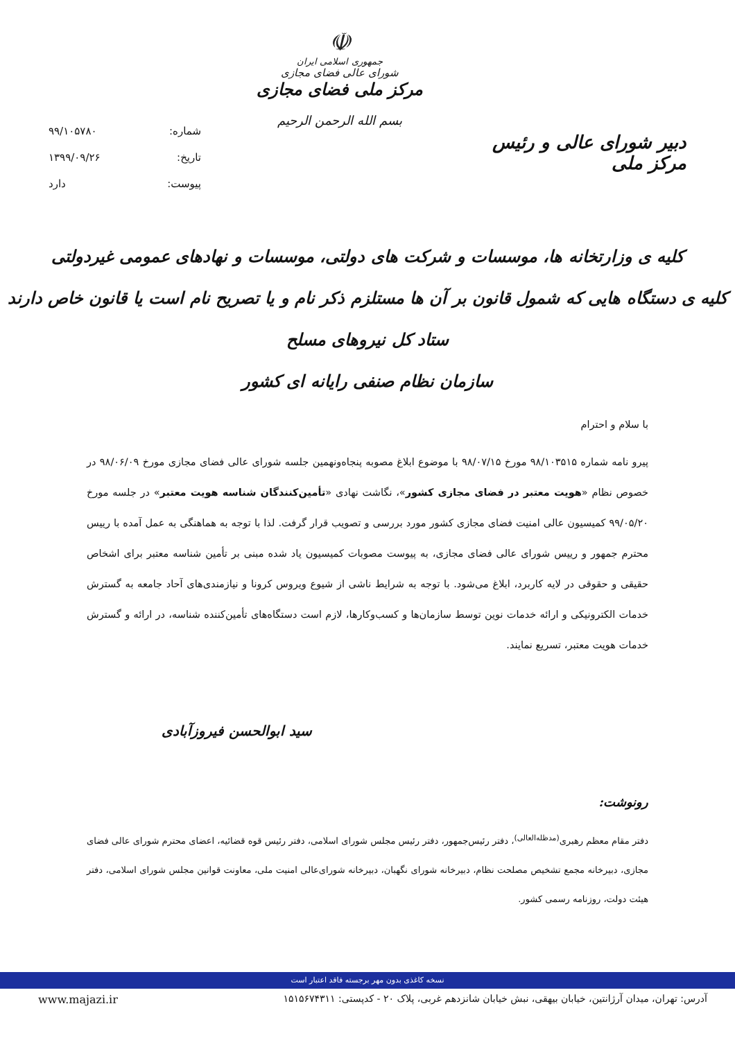دبیر شورای عالی و رئیس مرکز ملی
☫
جمهوری اسلامی ایران
شورای عالی فضای مجازی
مرکز ملی فضای مجازی
بسم الله الرحمن الرحیم
شماره: ۹۹/۱۰۵۷۸۰
تاریخ: ۱۳۹۹/۰۹/۲۶
پیوست: دارد
کلیه ی وزارتخانه ها، موسسات و شرکت های دولتی، موسسات و نهادهای عمومی غیردولتی
کلیه ی دستگاه هایی که شمول قانون بر آن ها مستلزم ذکر نام و یا تصریح نام است یا قانون خاص دارند
ستاد کل نیروهای مسلح
سازمان نظام صنفی رایانه ای کشور
با سلام و احترام
پیرو نامه شماره ۹۸/۱۰۳۵۱۵ مورخ ۹۸/۰۷/۱۵ با موضوع ابلاغ مصوبه پنجاه‌ونهمین جلسه شورای عالی فضای مجازی مورخ ۹۸/۰۶/۰۹ در خصوص نظام «هویت معتبر در فضای مجازی کشور»، نگاشت نهادی «تأمین‌کنندگان شناسه هویت معتبر» در جلسه مورخ ۹۹/۰۵/۲۰ کمیسیون عالی امنیت فضای مجازی کشور مورد بررسی و تصویب قرار گرفت. لذا با توجه به هماهنگی به عمل آمده با رییس محترم جمهور و رییس شورای عالی فضای مجازی، به پیوست مصوبات کمیسیون یاد شده مبنی بر تأمین شناسه معتبر برای اشخاص حقیقی و حقوقی در لایه کاربرد، ابلاغ می‌شود. با توجه به شرایط ناشی از شیوع ویروس کرونا و نیازمندی‌های آحاد جامعه به گسترش خدمات الکترونیکی و ارائه خدمات نوین توسط سازمان‌ها و کسب‌وکارها، لازم است دستگاه‌های تأمین‌کننده شناسه، در ارائه و گسترش خدمات هویت معتبر، تسریع نمایند.
سید ابوالحسن فیروزآبادی
رونوشت:
دفتر مقام معظم رهبری<sup>(مدظله‌العالی)</sup>، دفتر رئیس‌جمهور، دفتر رئیس مجلس شورای اسلامی، دفتر رئیس قوه قضائیه، اعضای محترم شورای عالی فضای مجازی، دبیرخانه مجمع تشخیص مصلحت نظام، دبیرخانه شورای نگهبان، دبیرخانه شورای‌عالی امنیت ملی، معاونت قوانین مجلس شورای اسلامی، دفتر هیئت دولت، روزنامه رسمی کشور.
نسخه کاغذی بدون مهر برجسته فاقد اعتبار است
www.majazi.ir آدرس: تهران، میدان آرژانتین، خیابان بیهقی، نبش خیابان شانزدهم غربی، پلاک ۲۰ - کدپستی: ۱۵۱۵۶۷۴۳۱۱